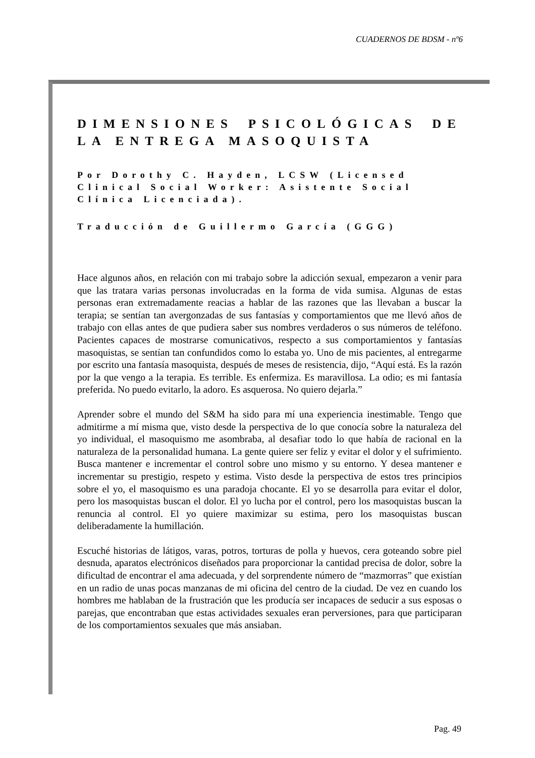CUADERNOS DE BDSM - nº6
DIMENSIONES PSICOLÓGICAS DE LA ENTREGA MASOQUISTA
Por Dorothy C. Hayden, LCSW (Licensed Clinical Social Worker: Asistente Social Clínica Licenciada).
Traducción de Guillermo García (GGG)
Hace algunos años, en relación con mi trabajo sobre la adicción sexual, empezaron a venir para que las tratara varias personas involucradas en la forma de vida sumisa. Algunas de estas personas eran extremadamente reacias a hablar de las razones que las llevaban a buscar la terapia; se sentían tan avergonzadas de sus fantasías y comportamientos que me llevó años de trabajo con ellas antes de que pudiera saber sus nombres verdaderos o sus números de teléfono. Pacientes capaces de mostrarse comunicativos, respecto a sus comportamientos y fantasías masoquistas, se sentían tan confundidos como lo estaba yo. Uno de mis pacientes, al entregarme por escrito una fantasía masoquista, después de meses de resistencia, dijo, “Aquí está. Es la razón por la que vengo a la terapia. Es terrible. Es enfermiza. Es maravillosa. La odio; es mi fantasía preferida. No puedo evitarlo, la adoro. Es asquerosa. No quiero dejarla.”
Aprender sobre el mundo del S&M ha sido para mí una experiencia inestimable. Tengo que admitirme a mí misma que, visto desde la perspectiva de lo que conocía sobre la naturaleza del yo individual, el masoquismo me asombraba, al desafiar todo lo que había de racional en la naturaleza de la personalidad humana. La gente quiere ser feliz y evitar el dolor y el sufrimiento. Busca mantener e incrementar el control sobre uno mismo y su entorno. Y desea mantener e incrementar su prestigio, respeto y estima. Visto desde la perspectiva de estos tres principios sobre el yo, el masoquismo es una paradoja chocante. El yo se desarrolla para evitar el dolor, pero los masoquistas buscan el dolor. El yo lucha por el control, pero los masoquistas buscan la renuncia al control. El yo quiere maximizar su estima, pero los masoquistas buscan deliberadamente la humillación.
Escuché historias de látigos, varas, potros, torturas de polla y huevos, cera goteando sobre piel desnuda, aparatos electrónicos diseñados para proporcionar la cantidad precisa de dolor, sobre la dificultad de encontrar el ama adecuada, y del sorprendente número de “mazmorras” que existían en un radio de unas pocas manzanas de mi oficina del centro de la ciudad. De vez en cuando los hombres me hablaban de la frustración que les producía ser incapaces de seducir a sus esposas o parejas, que encontraban que estas actividades sexuales eran perversiones, para que participaran de los comportamientos sexuales que más ansiaban.
Pag. 49